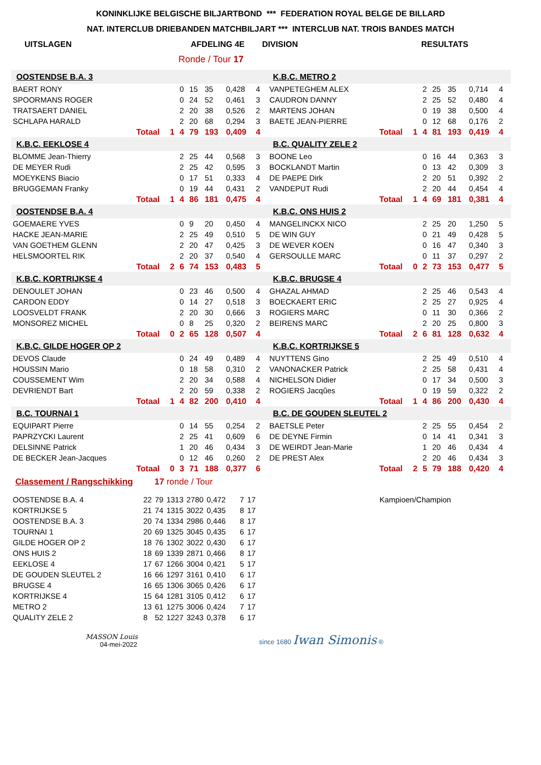KONINKLIJKE BELGISCHE BILJARTBOND *** FEDERATION ROYAL BELGE DE BILLARD
NAT. INTERCLUB DRIEBANDEN MATCHBILJART *** INTERCLUB NAT. TROIS BANDES MATCH
UITSLAGEN AFDELING 4E DIVISION RESULTATS
Ronde / Tour 17
| OOSTENDSE B.A. 3 | | | | | | | | | K.B.C. METRO 2 | | | | | | | | |
| BAERT RONY | | | 0 | 15 | 35 | 0,428 | 4 | | VANPETEGHEM ALEX | | | 2 | 25 | 35 | 0,714 | 4 | |
| SPOORMANS ROGER | | | 0 | 24 | 52 | 0,461 | 3 | | CAUDRON DANNY | | | 2 | 25 | 52 | 0,480 | 4 | |
| TRATSAERT DANIEL | | | 2 | 20 | 38 | 0,526 | 2 | | MARTENS JOHAN | | | 0 | 19 | 38 | 0,500 | 4 | |
| SCHLAPA HARALD | | | 2 | 20 | 68 | 0,294 | 3 | | BAETE JEAN-PIERRE | | | 0 | 12 | 68 | 0,176 | 2 | |
| | Totaal | 1 | 4 | 79 | 193 | 0,409 | 4 | | | Totaal | 1 | 4 | 81 | 193 | 0,419 | 4 | |
| K.B.C. EEKLOSE 4 | | | | | | | | | B.C. QUALITY ZELE 2 | | | | | | | | |
| BLOMME Jean-Thierry | | | 2 | 25 | 44 | 0,568 | 3 | | BOONE Leo | | | 0 | 16 | 44 | 0,363 | 3 | |
| DE MEYER Rudi | | | 2 | 25 | 42 | 0,595 | 3 | | BOCKLANDT Martin | | | 0 | 13 | 42 | 0,309 | 3 | |
| MOEYKENS Biacio | | | 0 | 17 | 51 | 0,333 | 4 | | DE PAEPE Dirk | | | 2 | 20 | 51 | 0,392 | 2 | |
| BRUGGEMAN Franky | | | 0 | 19 | 44 | 0,431 | 2 | | VANDEPUT Rudi | | | 2 | 20 | 44 | 0,454 | 4 | |
| | Totaal | 1 | 4 | 86 | 181 | 0,475 | 4 | | | Totaal | 1 | 4 | 69 | 181 | 0,381 | 4 | |
| OOSTENDSE B.A. 4 | | | | | | | | | K.B.C. ONS HUIS 2 | | | | | | | | |
| GOEMAERE YVES | | | 0 | 9 | 20 | 0,450 | 4 | | MANGELINCKX NICO | | | 2 | 25 | 20 | 1,250 | 5 | |
| HACKE JEAN-MARIE | | | 2 | 25 | 49 | 0,510 | 5 | | DE WIN GUY | | | 0 | 21 | 49 | 0,428 | 5 | |
| VAN GOETHEM GLENN | | | 2 | 20 | 47 | 0,425 | 3 | | DE WEVER KOEN | | | 0 | 16 | 47 | 0,340 | 3 | |
| HELSMOORTEL RIK | | | 2 | 20 | 37 | 0,540 | 4 | | GERSOULLE MARC | | | 0 | 11 | 37 | 0,297 | 2 | |
| | Totaal | 2 | 6 | 74 | 153 | 0,483 | 5 | | | Totaal | 0 | 2 | 73 | 153 | 0,477 | 5 | |
| K.B.C. KORTRIJKSE 4 | | | | | | | | | K.B.C. BRUGSE 4 | | | | | | | | |
| DENOULET JOHAN | | | 0 | 23 | 46 | 0,500 | 4 | | GHAZAL AHMAD | | | 2 | 25 | 46 | 0,543 | 4 | |
| CARDON EDDY | | | 0 | 14 | 27 | 0,518 | 3 | | BOECKAERT ERIC | | | 2 | 25 | 27 | 0,925 | 4 | |
| LOOSVELDT FRANK | | | 2 | 20 | 30 | 0,666 | 3 | | ROGIERS MARC | | | 0 | 11 | 30 | 0,366 | 2 | |
| MONSOREZ MICHEL | | | 0 | 8 | 25 | 0,320 | 2 | | BEIRENS MARC | | | 2 | 20 | 25 | 0,800 | 3 | |
| | Totaal | 0 | 2 | 65 | 128 | 0,507 | 4 | | | Totaal | 2 | 6 | 81 | 128 | 0,632 | 4 | |
| K.B.C. GILDE HOGER OP 2 | | | | | | | | | K.B.C. KORTRIJKSE 5 | | | | | | | | |
| DEVOS Claude | | | 0 | 24 | 49 | 0,489 | 4 | | NUYTTENS Gino | | | 2 | 25 | 49 | 0,510 | 4 | |
| HOUSSIN Mario | | | 0 | 18 | 58 | 0,310 | 2 | | VANONACKER Patrick | | | 2 | 25 | 58 | 0,431 | 4 | |
| COUSSEMENT Wim | | | 2 | 20 | 34 | 0,588 | 4 | | NICHELSON Didier | | | 0 | 17 | 34 | 0,500 | 3 | |
| DEVRIENDT Bart | | | 2 | 20 | 59 | 0,338 | 2 | | ROGIERS Jacqûes | | | 0 | 19 | 59 | 0,322 | 2 | |
| | Totaal | 1 | 4 | 82 | 200 | 0,410 | 4 | | | Totaal | 1 | 4 | 86 | 200 | 0,430 | 4 | |
| B.C. TOURNAI 1 | | | | | | | | | B.C. DE GOUDEN SLEUTEL 2 | | | | | | | | |
| EQUIPART Pierre | | | 0 | 14 | 55 | 0,254 | 2 | | BAETSLE Peter | | | 2 | 25 | 55 | 0,454 | 2 | |
| PAPRZYCKI Laurent | | | 2 | 25 | 41 | 0,609 | 6 | | DE DEYNE Firmin | | | 0 | 14 | 41 | 0,341 | 3 | |
| DELSINNE Patrick | | | 1 | 20 | 46 | 0,434 | 3 | | DE WEIRDT Jean-Marie | | | 1 | 20 | 46 | 0,434 | 4 | |
| DE BECKER Jean-Jacques | | | 0 | 12 | 46 | 0,260 | 2 | | DE PREST Alex | | | 2 | 20 | 46 | 0,434 | 3 | |
| | Totaal | 0 | 3 | 71 | 188 | 0,377 | 6 | | | Totaal | 2 | 5 | 79 | 188 | 0,420 | 4 | |
Classement / Rangschikking 17 ronde / Tour
| OOSTENDSE B.A. 4 | 22 | 79 | 1313 | 2780 | 0,472 | 7 | 17 | Kampioen/Champion |
| KORTRIJKSE 5 | 21 | 74 | 1315 | 3022 | 0,435 | 8 | 17 | |
| OOSTENDSE B.A. 3 | 20 | 74 | 1334 | 2986 | 0,446 | 8 | 17 | |
| TOURNAI 1 | 20 | 69 | 1325 | 3045 | 0,435 | 6 | 17 | |
| GILDE HOGER OP 2 | 18 | 76 | 1302 | 3022 | 0,430 | 6 | 17 | |
| ONS HUIS 2 | 18 | 69 | 1339 | 2871 | 0,466 | 8 | 17 | |
| EEKLOSE 4 | 17 | 67 | 1266 | 3004 | 0,421 | 5 | 17 | |
| DE GOUDEN SLEUTEL 2 | 16 | 66 | 1297 | 3161 | 0,410 | 6 | 17 | |
| BRUGSE 4 | 16 | 65 | 1306 | 3065 | 0,426 | 6 | 17 | |
| KORTRIJKSE 4 | 15 | 64 | 1281 | 3105 | 0,412 | 6 | 17 | |
| METRO 2 | 13 | 61 | 1275 | 3006 | 0,424 | 7 | 17 | |
| QUALITY ZELE 2 | 8 | 52 | 1227 | 3243 | 0,378 | 6 | 17 | |
MASSON Louis
04-mei-2022
since 1680 Iwan Simonis ®